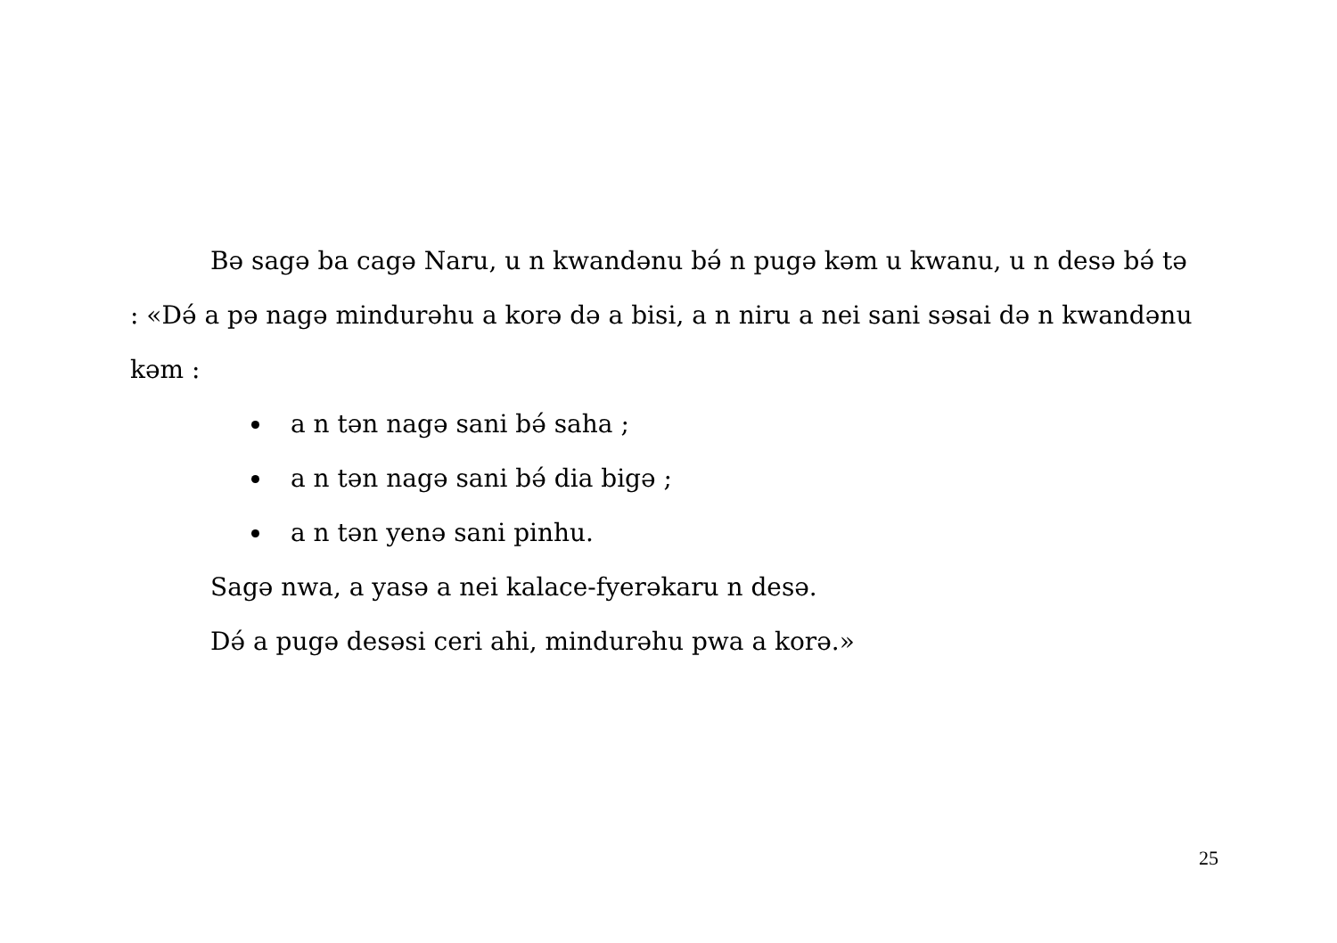Bə sagə ba cagə Naru, u n kwandənu bə́ n pugə kəm u kwanu, u n desə bə́ tə : «Də́ a pə nagə mindurəhu a korə də a bisi, a n niru a nei sani səsai də n kwandənu kəm :
a n tən nagə sani bə́ saha ;
a n tən nagə sani bə́ dia bigə ;
a n tən yenə sani pinhu.
Sagə nwa, a yasə a nei kalace-fyerəkaru n desə.
Də́ a pugə desəsi ceri ahi, mindurəhu pwa a korə.»
25